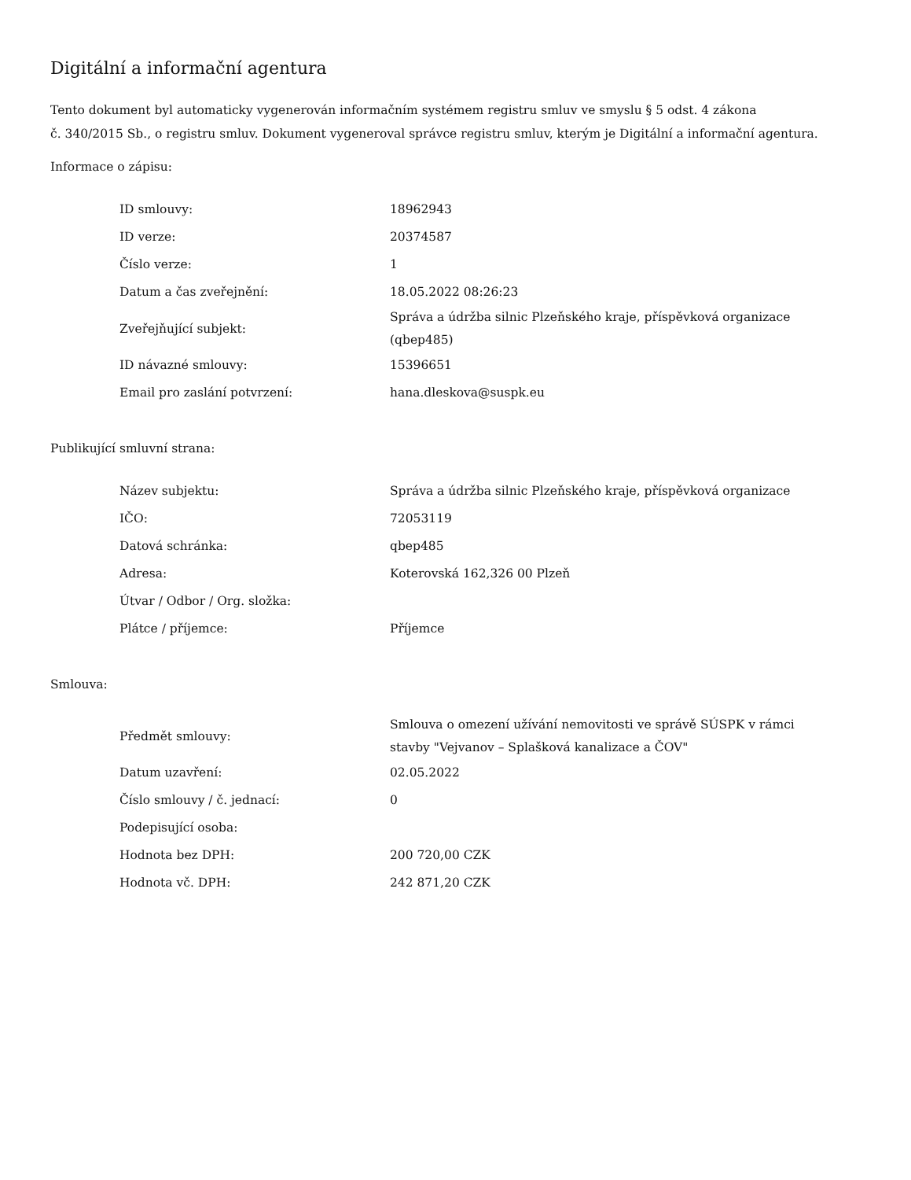Digitální a informační agentura
Tento dokument byl automaticky vygenerován informačním systémem registru smluv ve smyslu § 5 odst. 4 zákona
č. 340/2015 Sb., o registru smluv. Dokument vygeneroval správce registru smluv, kterým je Digitální a informační agentura.
Informace o zápisu:
| ID smlouvy: | 18962943 |
| ID verze: | 20374587 |
| Číslo verze: | 1 |
| Datum a čas zveřejnění: | 18.05.2022 08:26:23 |
| Zveřejňující subjekt: | Správa a údržba silnic Plzeňského kraje, příspěvková organizace (qbep485) |
| ID návazné smlouvy: | 15396651 |
| Email pro zaslání potvrzení: | hana.dleskova@suspk.eu |
Publikující smluvní strana:
| Název subjektu: | Správa a údržba silnic Plzeňského kraje, příspěvková organizace |
| IČO: | 72053119 |
| Datová schránka: | qbep485 |
| Adresa: | Koterovská 162,326 00 Plzeň |
| Útvar / Odbor / Org. složka: | |
| Plátce / příjemce: | Příjemce |
Smlouva:
| Předmět smlouvy: | Smlouva o omezení užívání nemovitosti ve správě SÚSPK v rámci stavby "Vejvanov – Splašková kanalizace a ČOV" |
| Datum uzavření: | 02.05.2022 |
| Číslo smlouvy / č. jednací: | 0 |
| Podepisující osoba: | |
| Hodnota bez DPH: | 200 720,00 CZK |
| Hodnota vč. DPH: | 242 871,20 CZK |